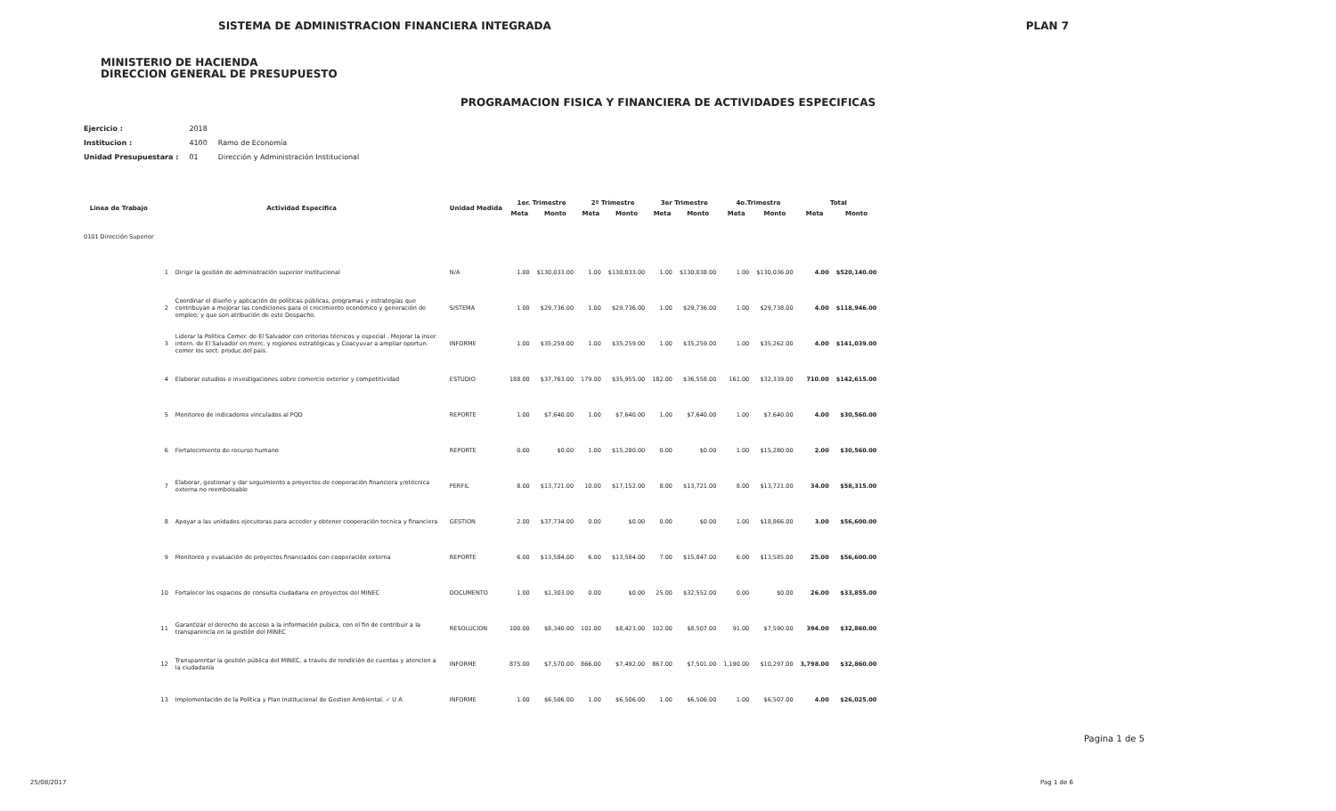SISTEMA DE ADMINISTRACION FINANCIERA INTEGRADA
PLAN 7
MINISTERIO DE HACIENDA
DIRECCION GENERAL DE PRESUPUESTO
PROGRAMACION FISICA Y FINANCIERA DE ACTIVIDADES ESPECIFICAS
| Ejercicio : | 2018 | |
| Institucion : | 4100 | Ramo de Economía |
| Unidad Presupuestara : | 01 | Dirección y Administración Institucional |
| Linea de Trabajo | Actividad Especifica | | Unidad Medida | 1er. Trimestre | | 2º Trimestre | | 3er Trimestre | | 4o.Trimestre | | Total | |
| --- | --- | --- | --- | --- | --- | --- | --- | --- | --- | --- | --- | --- | --- |
| | | | | Meta | Monto | Meta | Monto | Meta | Monto | Meta | Monto | Meta | Monto |
| 0101 Dirección Superior | | | | | | | | | | | | | |
| | 1 | Dirigir la gestión de administración superior Institucional | N/A | 1.00 | $130,033.00 | 1.00 | $130,033.00 | 1.00 | $130,038.00 | 1.00 | $130,036.00 | 4.00 | $520,140.00 |
| | 2 | Coordinar el diseño y aplicación de políticas públicas, programas y estrategias que contribuyan a mejorar las condiciones para el crecimiento económico y generación de empleo; y que son atribución de este Despacho. | SISTEMA | 1.00 | $29,736.00 | 1.00 | $29,736.00 | 1.00 | $29,736.00 | 1.00 | $29,738.00 | 4.00 | $118,946.00 |
| | 3 | Liderar la Política Comer. de El Salvador con criterios técnicos y especial . Mejorar la inser. intern. de El Salvador en merc. y regiones estratégicas y Coacyuvar a ampliar oportun. comer los sect. produc.del país. | INFORME | 1.00 | $35,259.00 | 1.00 | $35,259.00 | 1.00 | $35,259.00 | 1.00 | $35,262.00 | 4.00 | $141,039.00 |
| | 4 | Elaborar estudios e investigaciones sobre comercio exterior y competitividad | ESTUDIO | 188.00 | $37,763.00 | 179.00 | $35,955.00 | 182.00 | $36,558.00 | 161.00 | $32,339.00 | 710.00 | $142,615.00 |
| | 5 | Monitoreo de indicadores vinculados al PQD | REPORTE | 1.00 | $7,640.00 | 1.00 | $7,640.00 | 1.00 | $7,640.00 | 1.00 | $7,640.00 | 4.00 | $30,560.00 |
| | 6 | Fortalecimiento de recurso humano | REPORTE | 0.00 | $0.00 | 1.00 | $15,280.00 | 0.00 | $0.00 | 1.00 | $15,280.00 | 2.00 | $30,560.00 |
| | 7 | Elaborar, gestionar y dar seguimiento a proyectos de cooperación financiera y/otécnica externa no reembolsable | PERFIL | 8.00 | $13,721.00 | 10.00 | $17,152.00 | 8.00 | $13,721.00 | 8.00 | $13,721.00 | 34.00 | $58,315.00 |
| | 8 | Apoyar a las unidades ejecutoras para acceder y obtener cooperación tecnica y financiera | GESTION | 2.00 | $37,734.00 | 0.00 | $0.00 | 0.00 | $0.00 | 1.00 | $18,866.00 | 3.00 | $56,600.00 |
| | 9 | Monitoreo y evaluación de proyectos financiados con cooperación externa | REPORTE | 6.00 | $13,584.00 | 6.00 | $13,584.00 | 7.00 | $15,847.00 | 6.00 | $13,585.00 | 25.00 | $56,600.00 |
| | 10 | Fortalecer los espacios de consulta ciudadana en proyectos del MINEC | DOCUMENTO | 1.00 | $1,303.00 | 0.00 | $0.00 | 25.00 | $32,552.00 | 0.00 | $0.00 | 26.00 | $33,855.00 |
| | 11 | Garantizar el derecho de acceso a la información pubica, con el fin de contribuir a la transparencia en la gestión del MINEC | RESOLUCION | 100.00 | $8,340.00 | 101.00 | $8,423.00 | 102.00 | $8,507.00 | 91.00 | $7,590.00 | 394.00 | $32,860.00 |
| | 12 | Transparentar la gestión pública del MINEC, a través de rendición de cuentas y atencion a la ciudadanía | INFORME | 875.00 | $7,570.00 | 866.00 | $7,492.00 | 867.00 | $7,501.00 | 1,190.00 | $10,297.00 | 3,798.00 | $32,860.00 |
| | 13 | Implementación de la Política y Plan Institucional de Gestion Ambiental. ✓ U A | INFORME | 1.00 | $6,506.00 | 1.00 | $6,506.00 | 1.00 | $6,506.00 | 1.00 | $6,507.00 | 4.00 | $26,025.00 |
Pagina 1 de 5
25/08/2017 Pag 1 de 6